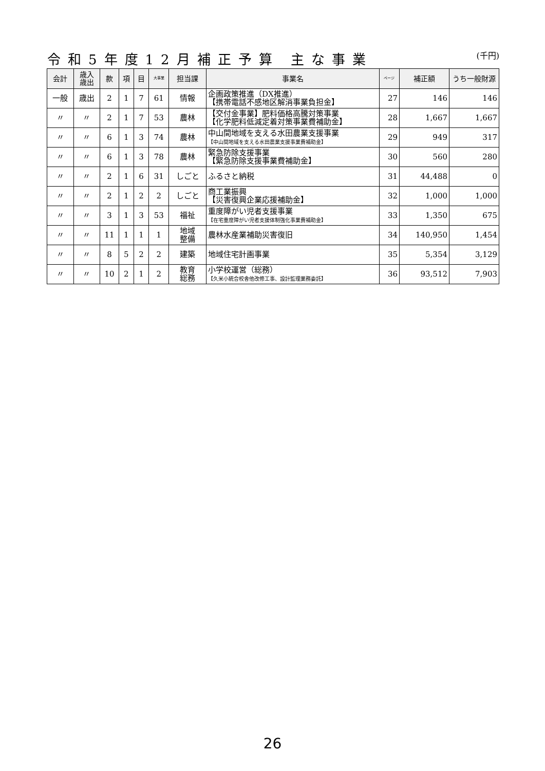令和5年度12月補正予算 主な事業 (千円)
| 会計 | 歳入 歳出 | 款 | 項 | 目 | 大事業 | 担当課 | 事業名 | ページ | 補正額 | うち一般財源 |
| --- | --- | --- | --- | --- | --- | --- | --- | --- | --- | --- |
| 一般 | 歳出 | 2 | 1 | 7 | 61 | 情報 | 企画政策推進（DX推進） 【携帯電話不感地区解消事業負担金】 | 27 | 146 | 146 |
| 〃 | 〃 | 2 | 1 | 7 | 53 | 農林 | 【交付金事業】肥料価格高騰対策事業 【化学肥料低減定着対策事業費補助金】 | 28 | 1,667 | 1,667 |
| 〃 | 〃 | 6 | 1 | 3 | 74 | 農林 | 中山間地域を支える水田農業支援事業 【中山間地域を支える水田農業支援事業費補助金】 | 29 | 949 | 317 |
| 〃 | 〃 | 6 | 1 | 3 | 78 | 農林 | 緊急防除支援事業 【緊急防除支援事業費補助金】 | 30 | 560 | 280 |
| 〃 | 〃 | 2 | 1 | 6 | 31 | しごと | ふるさと納税 | 31 | 44,488 | 0 |
| 〃 | 〃 | 2 | 1 | 2 | 2 | しごと | 商工業振興 【災害復興企業応援補助金】 | 32 | 1,000 | 1,000 |
| 〃 | 〃 | 3 | 1 | 3 | 53 | 福祉 | 重度障がい児者支援事業 【在宅重度障がい児者支援体制強化事業費補助金】 | 33 | 1,350 | 675 |
| 〃 | 〃 | 11 | 1 | 1 | 1 | 地域 整備 | 農林水産業補助災害復旧 | 34 | 140,950 | 1,454 |
| 〃 | 〃 | 8 | 5 | 2 | 2 | 建築 | 地域住宅計画事業 | 35 | 5,354 | 3,129 |
| 〃 | 〃 | 10 | 2 | 1 | 2 | 教育 総務 | 小学校運営（総務） 【久米小統合校舎他改修工事、設計監理業務委託】 | 36 | 93,512 | 7,903 |
26